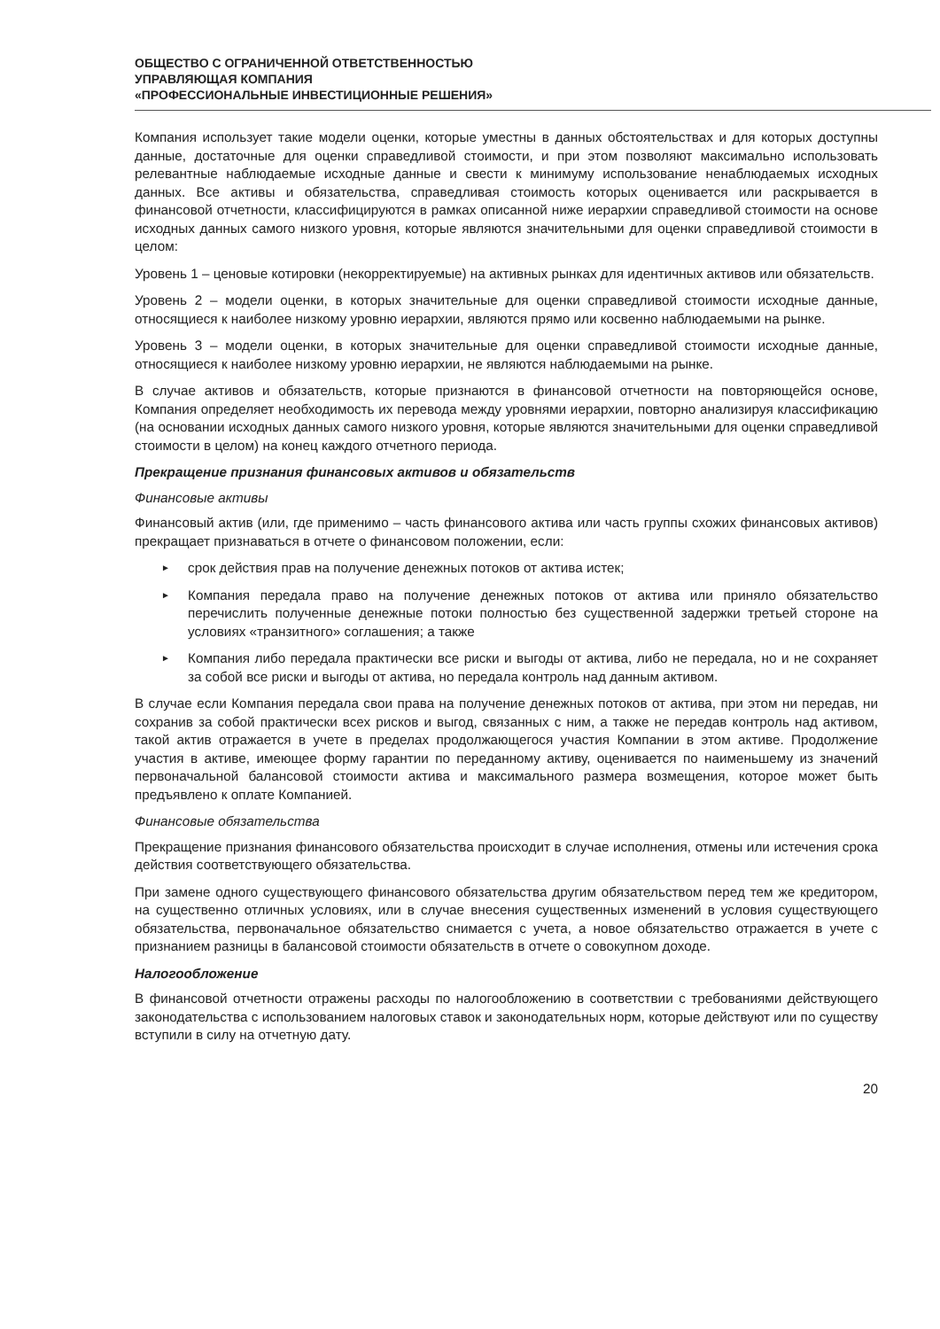ОБЩЕСТВО С ОГРАНИЧЕННОЙ ОТВЕТСТВЕННОСТЬЮ
УПРАВЛЯЮЩАЯ КОМПАНИЯ
«ПРОФЕССИОНАЛЬНЫЕ ИНВЕСТИЦИОННЫЕ РЕШЕНИЯ»
Компания использует такие модели оценки, которые уместны в данных обстоятельствах и для которых доступны данные, достаточные для оценки справедливой стоимости, и при этом позволяют максимально использовать релевантные наблюдаемые исходные данные и свести к минимуму использование ненаблюдаемых исходных данных. Все активы и обязательства, справедливая стоимость которых оценивается или раскрывается в финансовой отчетности, классифицируются в рамках описанной ниже иерархии справедливой стоимости на основе исходных данных самого низкого уровня, которые являются значительными для оценки справедливой стоимости в целом:
Уровень 1 – ценовые котировки (некорректируемые) на активных рынках для идентичных активов или обязательств.
Уровень 2 – модели оценки, в которых значительные для оценки справедливой стоимости исходные данные, относящиеся к наиболее низкому уровню иерархии, являются прямо или косвенно наблюдаемыми на рынке.
Уровень 3 – модели оценки, в которых значительные для оценки справедливой стоимости исходные данные, относящиеся к наиболее низкому уровню иерархии, не являются наблюдаемыми на рынке.
В случае активов и обязательств, которые признаются в финансовой отчетности на повторяющейся основе, Компания определяет необходимость их перевода между уровнями иерархии, повторно анализируя классификацию (на основании исходных данных самого низкого уровня, которые являются значительными для оценки справедливой стоимости в целом) на конец каждого отчетного периода.
Прекращение признания финансовых активов и обязательств
Финансовые активы
Финансовый актив (или, где применимо – часть финансового актива или часть группы схожих финансовых активов) прекращает признаваться в отчете о финансовом положении, если:
► срок действия прав на получение денежных потоков от актива истек;
► Компания передала право на получение денежных потоков от актива или приняло обязательство перечислить полученные денежные потоки полностью без существенной задержки третьей стороне на условиях «транзитного» соглашения; а также
► Компания либо передала практически все риски и выгоды от актива, либо не передала, но и не сохраняет за собой все риски и выгоды от актива, но передала контроль над данным активом.
В случае если Компания передала свои права на получение денежных потоков от актива, при этом ни передав, ни сохранив за собой практически всех рисков и выгод, связанных с ним, а также не передав контроль над активом, такой актив отражается в учете в пределах продолжающегося участия Компании в этом активе. Продолжение участия в активе, имеющее форму гарантии по переданному активу, оценивается по наименьшему из значений первоначальной балансовой стоимости актива и максимального размера возмещения, которое может быть предъявлено к оплате Компанией.
Финансовые обязательства
Прекращение признания финансового обязательства происходит в случае исполнения, отмены или истечения срока действия соответствующего обязательства.
При замене одного существующего финансового обязательства другим обязательством перед тем же кредитором, на существенно отличных условиях, или в случае внесения существенных изменений в условия существующего обязательства, первоначальное обязательство снимается с учета, а новое обязательство отражается в учете с признанием разницы в балансовой стоимости обязательств в отчете о совокупном доходе.
Налогообложение
В финансовой отчетности отражены расходы по налогообложению в соответствии с требованиями действующего законодательства с использованием налоговых ставок и законодательных норм, которые действуют или по существу вступили в силу на отчетную дату.
20